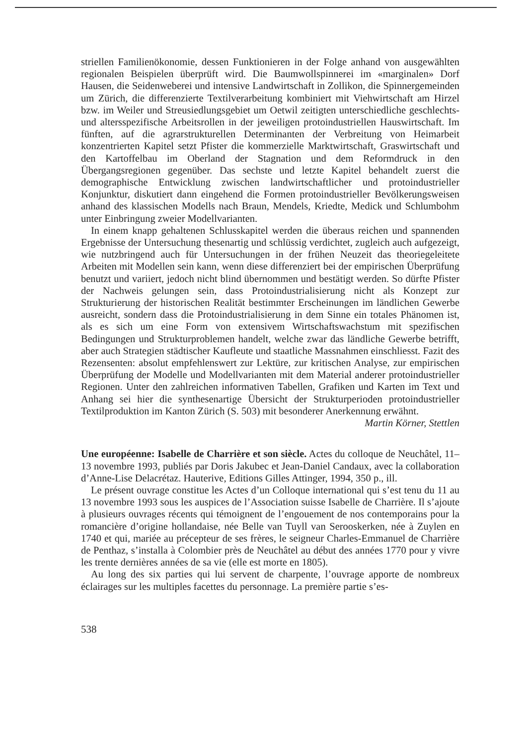striellen Familienökonomie, dessen Funktionieren in der Folge anhand von ausgewählten regionalen Beispielen überprüft wird. Die Baumwollspinnerei im «marginalen» Dorf Hausen, die Seidenweberei und intensive Landwirtschaft in Zollikon, die Spinnergemeinden um Zürich, die differenzierte Textilverarbeitung kombiniert mit Viehwirtschaft am Hirzel bzw. im Weiler und Streusiedlungsgebiet um Oetwil zeitigten unterschiedliche geschlechts- und altersspezifische Arbeitsrollen in der jeweiligen protoindustriellen Hauswirtschaft. Im fünften, auf die agrarstrukturellen Determinanten der Verbreitung von Heimarbeit konzentrierten Kapitel setzt Pfister die kommerzielle Marktwirtschaft, Graswirtschaft und den Kartoffelbau im Oberland der Stagnation und dem Reformdruck in den Übergangsregionen gegenüber. Das sechste und letzte Kapitel behandelt zuerst die demographische Entwicklung zwischen landwirtschaftlicher und protoindustrieller Konjunktur, diskutiert dann eingehend die Formen protoindustrieller Bevölkerungsweisen anhand des klassischen Modells nach Braun, Mendels, Kriedte, Medick und Schlumbohm unter Einbringung zweier Modellvarianten.
In einem knapp gehaltenen Schlusskapitel werden die überaus reichen und spannenden Ergebnisse der Untersuchung thesenartig und schlüssig verdichtet, zugleich auch aufgezeigt, wie nutzbringend auch für Untersuchungen in der frühen Neuzeit das theoriegeleitete Arbeiten mit Modellen sein kann, wenn diese differenziert bei der empirischen Überprüfung benutzt und variiert, jedoch nicht blind übernommen und bestätigt werden. So dürfte Pfister der Nachweis gelungen sein, dass Protoindustrialisierung nicht als Konzept zur Strukturierung der historischen Realität bestimmter Erscheinungen im ländlichen Gewerbe ausreicht, sondern dass die Protoindustrialisierung in dem Sinne ein totales Phänomen ist, als es sich um eine Form von extensivem Wirtschaftswachstum mit spezifischen Bedingungen und Strukturproblemen handelt, welche zwar das ländliche Gewerbe betrifft, aber auch Strategien städtischer Kaufleute und staatliche Massnahmen einschliesst. Fazit des Rezensenten: absolut empfehlenswert zur Lektüre, zur kritischen Analyse, zur empirischen Überprüfung der Modelle und Modellvarianten mit dem Material anderer protoindustrieller Regionen. Unter den zahlreichen informativen Tabellen, Grafiken und Karten im Text und Anhang sei hier die synthesenartige Übersicht der Strukturperioden protoindustrieller Textilproduktion im Kanton Zürich (S. 503) mit besonderer Anerkennung erwähnt.
Martin Körner, Stettlen
Une européenne: Isabelle de Charrière et son siècle. Actes du colloque de Neuchâtel, 11–13 novembre 1993, publiés par Doris Jakubec et Jean-Daniel Candaux, avec la collaboration d’Anne-Lise Delacrétaz. Hauterive, Editions Gilles Attinger, 1994, 350 p., ill.
Le présent ouvrage constitue les Actes d’un Colloque international qui s’est tenu du 11 au 13 novembre 1993 sous les auspices de l’Association suisse Isabelle de Charrière. Il s’ajoute à plusieurs ouvrages récents qui témoignent de l’engouement de nos contemporains pour la romancière d’origine hollandaise, née Belle van Tuyll van Serooskerken, née à Zuylen en 1740 et qui, mariée au précepteur de ses frères, le seigneur Charles-Emmanuel de Charrière de Penthaz, s’installa à Colombier près de Neuchâtel au début des années 1770 pour y vivre les trente dernières années de sa vie (elle est morte en 1805).
Au long des six parties qui lui servent de charpente, l’ouvrage apporte de nombreux éclairages sur les multiples facettes du personnage. La première partie s’es-
538